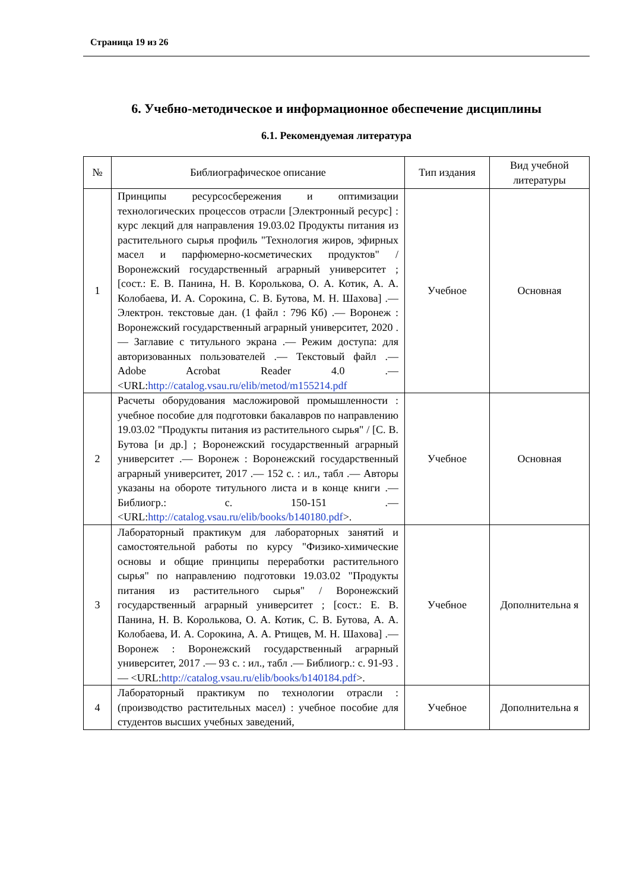Страница 19 из 26
6. Учебно-методическое и информационное обеспечение дисциплины
6.1. Рекомендуемая литература
| № | Библиографическое описание | Тип издания | Вид учебной литературы |
| --- | --- | --- | --- |
| 1 | Принципы ресурсосбережения и оптимизации технологических процессов отрасли [Электронный ресурс] : курс лекций для направления 19.03.02 Продукты питания из растительного сырья профиль "Технология жиров, эфирных масел и парфюмерно-косметических продуктов" / Воронежский государственный аграрный университет ; [сост.: Е. В. Панина, Н. В. Королькова, О. А. Котик, А. А. Колобаева, И. А. Сорокина, С. В. Бутова, М. Н. Шахова] .— Электрон. текстовые дан. (1 файл : 796 Кб) .— Воронеж : Воронежский государственный аграрный университет, 2020 .— Заглавие с титульного экрана .— Режим доступа: для авторизованных пользователей .— Текстовый файл .— Adobe Acrobat Reader 4.0 .— <URL: http://catalog.vsau.ru/elib/metod/m155214.pdf | Учебное | Основная |
| 2 | Расчеты оборудования масложировой промышленности : учебное пособие для подготовки бакалавров по направлению 19.03.02 "Продукты питания из растительного сырья" / [С. В. Бутова [и др.] ; Воронежский государственный аграрный университет .— Воронеж : Воронежский государственный аграрный университет, 2017 .— 152 с. : ил., табл .— Авторы указаны на обороте титульного листа и в конце книги .— Библиогр.: с. 150-151 .— <URL: http://catalog.vsau.ru/elib/books/b140180.pdf >. | Учебное | Основная |
| 3 | Лабораторный практикум для лабораторных занятий и самостоятельной работы по курсу "Физико-химические основы и общие принципы переработки растительного сырья" по направлению подготовки 19.03.02 "Продукты питания из растительного сырья" / Воронежский государственный аграрный университет ; [сост.: Е. В. Панина, Н. В. Королькова, О. А. Котик, С. В. Бутова, А. А. Колобаева, И. А. Сорокина, А. А. Ртищев, М. Н. Шахова] .— Воронеж : Воронежский государственный аграрный университет, 2017 .— 93 с. : ил., табл .— Библиогр.: с. 91-93 .— <URL: http://catalog.vsau.ru/elib/books/b140184.pdf >. | Учебное | Дополнительна я |
| 4 | Лабораторный практикум по технологии отрасли : (производство растительных масел) : учебное пособие для студентов высших учебных заведений, | Учебное | Дополнительна я |